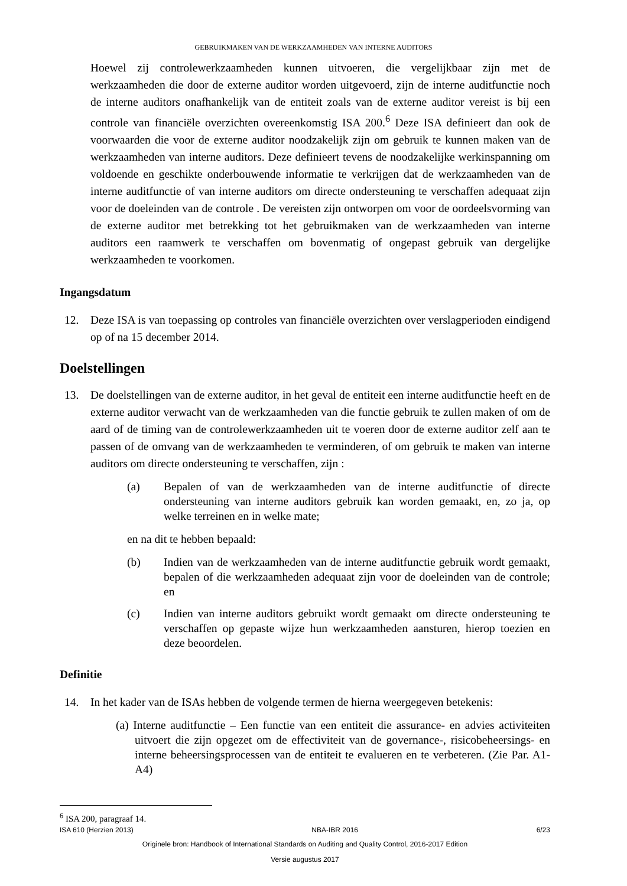GEBRUIKMAKEN VAN DE WERKZAAMHEDEN VAN INTERNE AUDITORS
Hoewel zij controlewerkzaamheden kunnen uitvoeren, die vergelijkbaar zijn met de werkzaamheden die door de externe auditor worden uitgevoerd, zijn de interne auditfunctie noch de interne auditors onafhankelijk van de entiteit zoals van de externe auditor vereist is bij een controle van financiële overzichten overeenkomstig ISA 200.<sup>6</sup> Deze ISA definieert dan ook de voorwaarden die voor de externe auditor noodzakelijk zijn om gebruik te kunnen maken van de werkzaamheden van interne auditors. Deze definieert tevens de noodzakelijke werkinspanning om voldoende en geschikte onderbouwende informatie te verkrijgen dat de werkzaamheden van de interne auditfunctie of van interne auditors om directe ondersteuning te verschaffen adequaat zijn voor de doeleinden van de controle . De vereisten zijn ontworpen om voor de oordeelsvorming van de externe auditor met betrekking tot het gebruikmaken van de werkzaamheden van interne auditors een raamwerk te verschaffen om bovenmatig of ongepast gebruik van dergelijke werkzaamheden te voorkomen.
Ingangsdatum
12. Deze ISA is van toepassing op controles van financiële overzichten over verslagperioden eindigend op of na 15 december 2014.
Doelstellingen
13. De doelstellingen van de externe auditor, in het geval de entiteit een interne auditfunctie heeft en de externe auditor verwacht van de werkzaamheden van die functie gebruik te zullen maken of om de aard of de timing van de controlewerkzaamheden uit te voeren door de externe auditor zelf aan te passen of de omvang van de werkzaamheden te verminderen, of om gebruik te maken van interne auditors om directe ondersteuning te verschaffen, zijn :
(a) Bepalen of van de werkzaamheden van de interne auditfunctie of directe ondersteuning van interne auditors gebruik kan worden gemaakt, en, zo ja, op welke terreinen en in welke mate;
en na dit te hebben bepaald:
(b) Indien van de werkzaamheden van de interne auditfunctie gebruik wordt gemaakt, bepalen of die werkzaamheden adequaat zijn voor de doeleinden van de controle; en
(c) Indien van interne auditors gebruikt wordt gemaakt om directe ondersteuning te verschaffen op gepaste wijze hun werkzaamheden aansturen, hierop toezien en deze beoordelen.
Definitie
14. In het kader van de ISAs hebben de volgende termen de hierna weergegeven betekenis:
(a) Interne auditfunctie – Een functie van een entiteit die assurance- en advies activiteiten uitvoert die zijn opgezet om de effectiviteit van de governance-, risicobeheersings- en interne beheersingsprocessen van de entiteit te evalueren en te verbeteren. (Zie Par. A1-A4)
<sup>6</sup> ISA 200, paragraaf 14.
ISA 610 (Herzien 2013) NBA-IBR 2016 6/23
Originele bron: Handbook of International Standards on Auditing and Quality Control, 2016-2017 Edition
Versie augustus 2017